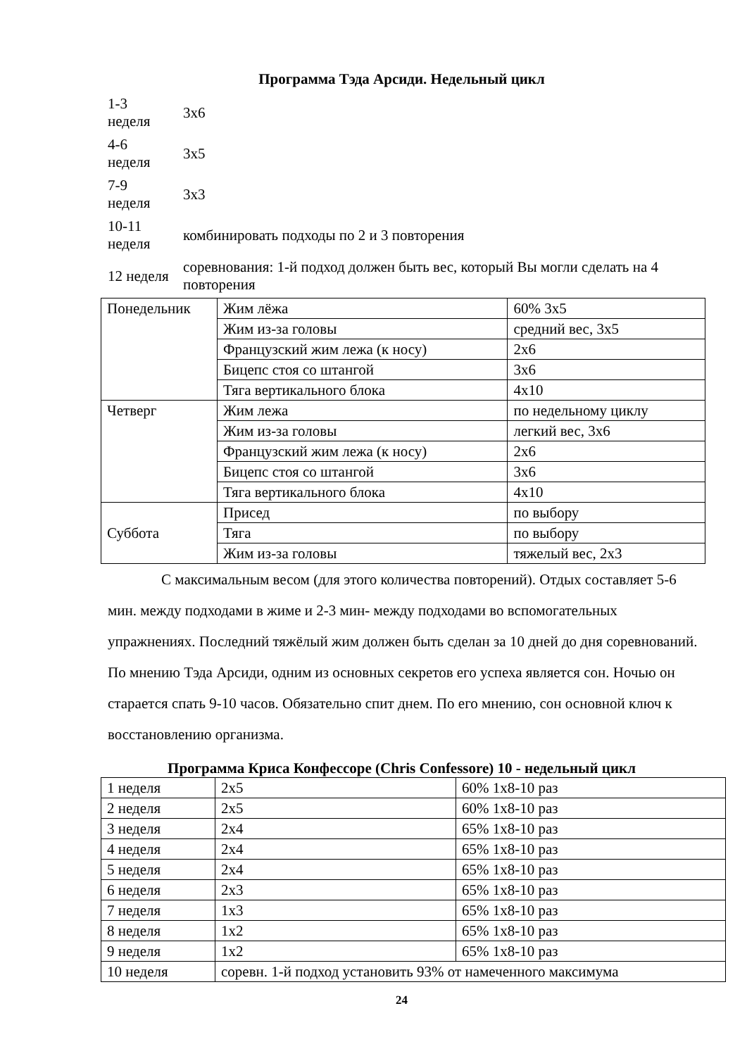Программа Тэда Арсиди. Недельный цикл
| 1-3 неделя | 3х6 |
| 4-6 неделя | 3х5 |
| 7-9 неделя | 3х3 |
| 10-11 неделя | комбинировать подходы по 2 и 3 повторения |
| 12 неделя | соревнования: 1-й подход должен быть вес, который Вы могли сделать на 4 повторения |
| Понедельник | Жим лёжа | 60% 3х5 |
| | Жим из-за головы | средний вес, 3х5 |
| | Французский жим лежа (к носу) | 2х6 |
| | Бицепс стоя со штангой | 3х6 |
| | Тяга вертикального блока | 4х10 |
| Четверг | Жим лежа | по недельному циклу |
| | Жим из-за головы | легкий вес, 3х6 |
| | Французский жим лежа (к носу) | 2х6 |
| | Бицепс стоя со штангой | 3х6 |
| | Тяга вертикального блока | 4х10 |
| Суббота | Присед | по выбору |
| | Тяга | по выбору |
| | Жим из-за головы | тяжелый вес, 2х3 |
С максимальным весом (для этого количества повторений). Отдых составляет 5-6 мин. между подходами в жиме и 2-3 мин- между подходами во вспомогательных упражнениях. Последний тяжёлый жим должен быть сделан за 10 дней до дня соревнований. По мнению Тэда Арсиди, одним из основных секретов его успеха является сон. Ночью он старается спать 9-10 часов. Обязательно спит днем. По его мнению, сон основной ключ к восстановлению организма.
Программа Криса Конфессоре (Chris Confessore) 10 - недельный цикл
| 1 неделя | 2х5 | 60% 1х8-10 раз |
| 2 неделя | 2х5 | 60% 1х8-10 раз |
| 3 неделя | 2х4 | 65% 1х8-10 раз |
| 4 неделя | 2х4 | 65% 1х8-10 раз |
| 5 неделя | 2х4 | 65% 1х8-10 раз |
| 6 неделя | 2х3 | 65% 1х8-10 раз |
| 7 неделя | 1х3 | 65% 1х8-10 раз |
| 8 неделя | 1х2 | 65% 1х8-10 раз |
| 9 неделя | 1х2 | 65% 1х8-10 раз |
| 10 неделя | соревн. 1-й подход установить 93% от намеченного максимума | |
24